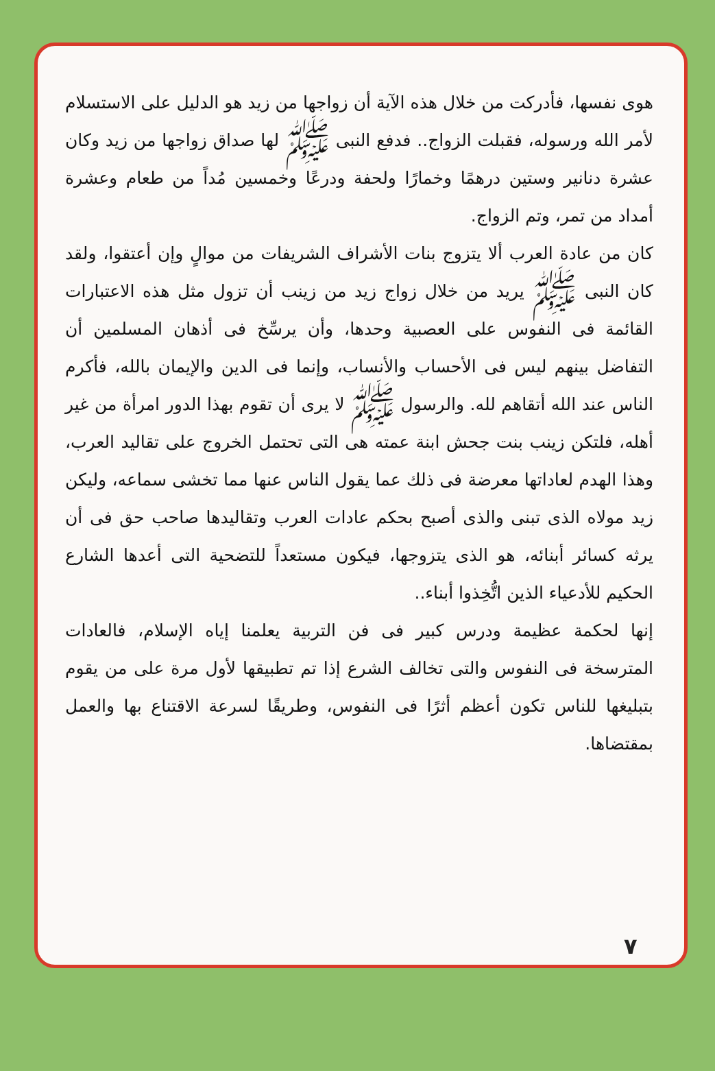هوى نفسها، فأدركت من خلال هذه الآية أن زواجها من زيد هو الدليل على الاستسلام لأمر الله ورسوله، فقبلت الزواج.. فدفع النبى ﷺ لها صداق زواجها من زيد وكان عشرة دنانير وستين درهمًا وخمارًا ولحفة ودرعًا وخمسين مُداً من طعام وعشرة أمداد من تمر، وتم الزواج.
كان من عادة العرب ألا يتزوج بنات الأشراف الشريفات من موالٍ وإن أعتقوا، ولقد كان النبى ﷺ يريد من خلال زواج زيد من زينب أن تزول مثل هذه الاعتبارات القائمة فى النفوس على العصبية وحدها، وأن يرسِّخ فى أذهان المسلمين أن التفاضل بينهم ليس فى الأحساب والأنساب، وإنما فى الدين والإيمان بالله، فأكرم الناس عند الله أتقاهم لله. والرسول ﷺ لا يرى أن تقوم بهذا الدور امرأة من غير أهله، فلتكن زينب بنت جحش ابنة عمته هى التى تحتمل الخروج على تقاليد العرب، وهذا الهدم لعاداتها معرضة فى ذلك عما يقول الناس عنها مما تخشى سماعه، وليكن زيد مولاه الذى تبنى والذى أصبح بحكم عادات العرب وتقاليدها صاحب حق فى أن يرثه كسائر أبنائه، هو الذى يتزوجها، فيكون مستعداً للتضحية التى أعدها الشارع الحكيم للأدعياء الذين اتُّخِذوا أبناء..
إنها لحكمة عظيمة ودرس كبير فى فن التربية يعلمنا إياه الإسلام، فالعادات المترسخة فى النفوس والتى تخالف الشرع إذا تم تطبيقها لأول مرة على من يقوم بتبليغها للناس تكون أعظم أثرًا فى النفوس، وطريقًا لسرعة الاقتناع بها والعمل بمقتضاها.
٧